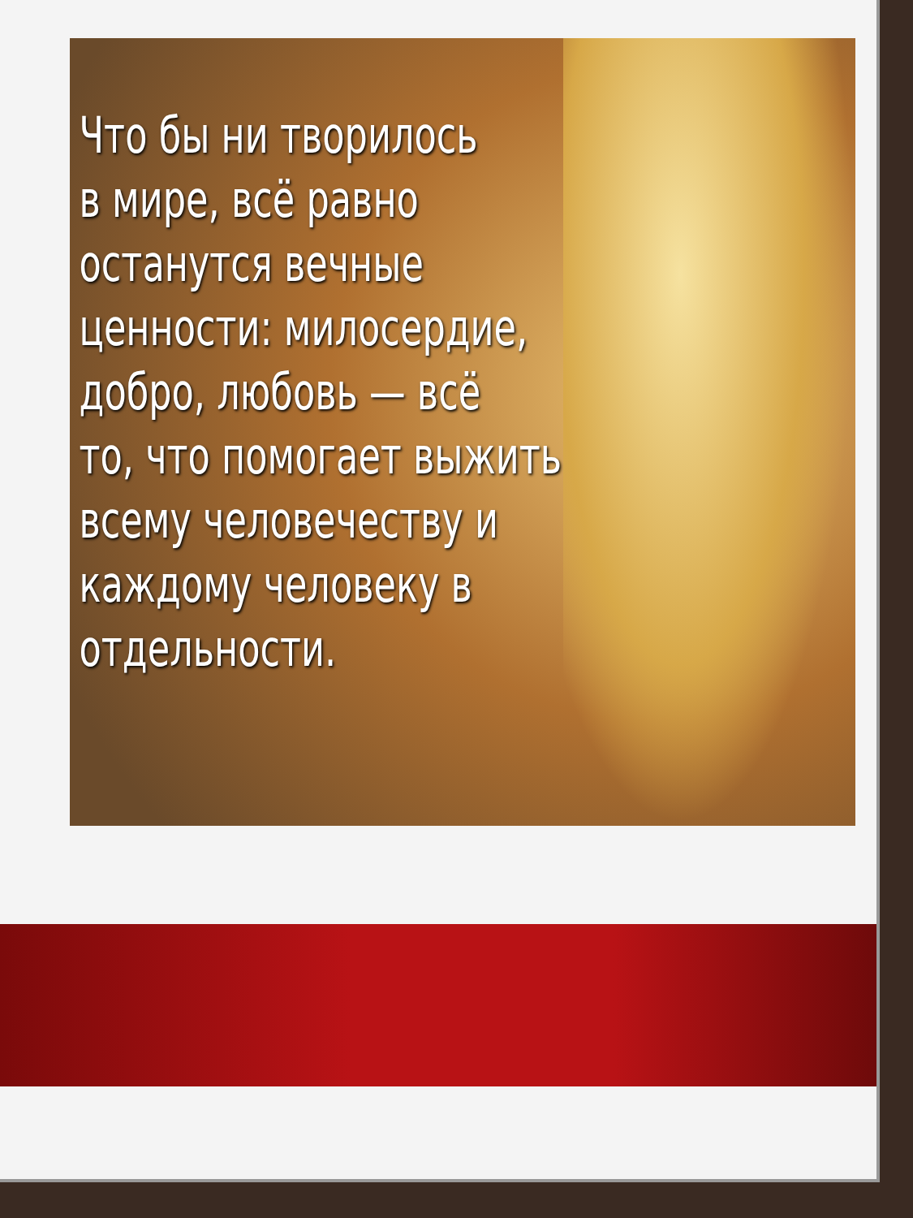Что бы ни творилось
в мире, всё равно
останутся вечные
ценности: милосердие,
добро, любовь — всё
то, что помогает выжить
всему человечеству и
каждому человеку в
отдельности.